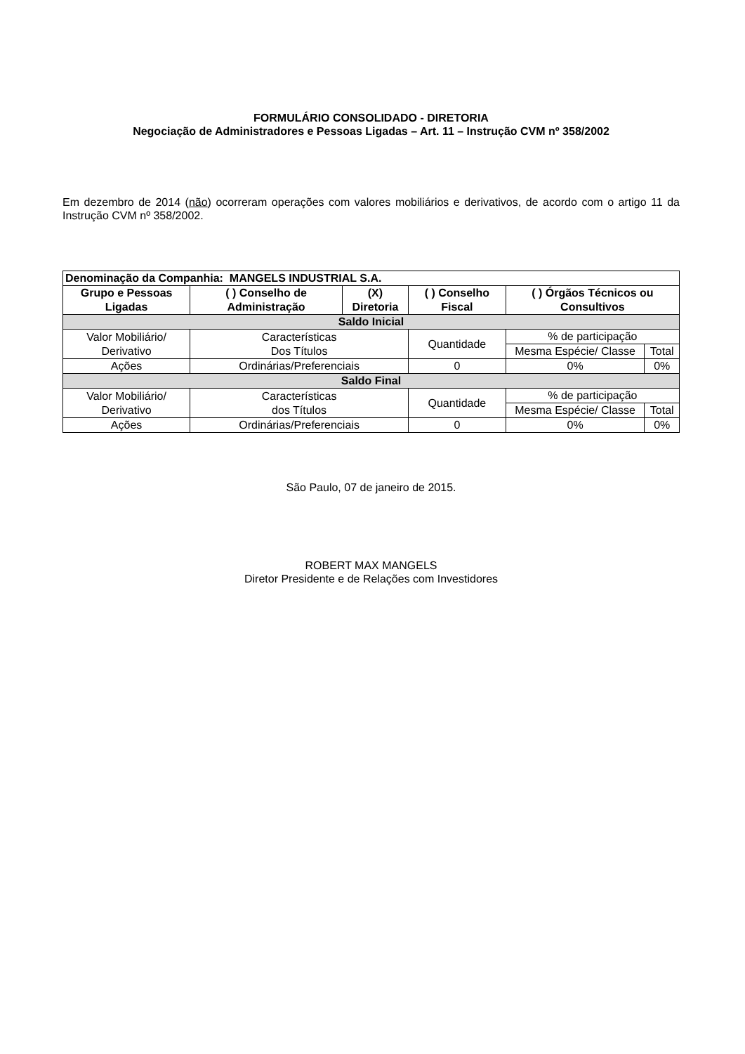FORMULÁRIO CONSOLIDADO - DIRETORIA
Negociação de Administradores e Pessoas Ligadas – Art. 11 – Instrução CVM nº 358/2002
Em dezembro de 2014 (não) ocorreram operações com valores mobiliários e derivativos, de acordo com o artigo 11 da Instrução CVM nº 358/2002.
| Denominação da Companhia: MANGELS INDUSTRIAL S.A. | | | | | | |
| --- | --- | --- | --- | --- | --- | --- |
| Grupo e Pessoas Ligadas | ( ) Conselho de Administração | (X) Diretoria | ( ) Conselho Fiscal | | ( ) Órgãos Técnicos ou Consultivos | |
| Saldo Inicial | | | | | | |
| Valor Mobiliário/ Derivativo | Características Dos Títulos | | | Quantidade | % de participação | |
| | | | | | Mesma Espécie/ Classe | Total |
| Ações | Ordinárias/Preferenciais | | | 0 | 0% | 0% |
| Saldo Final | | | | | | |
| Valor Mobiliário/ Derivativo | Características dos Títulos | | | Quantidade | % de participação | |
| | | | | | Mesma Espécie/ Classe | Total |
| Ações | Ordinárias/Preferenciais | | | 0 | 0% | 0% |
São Paulo, 07 de janeiro de 2015.
ROBERT MAX MANGELS
Diretor Presidente e de Relações com Investidores